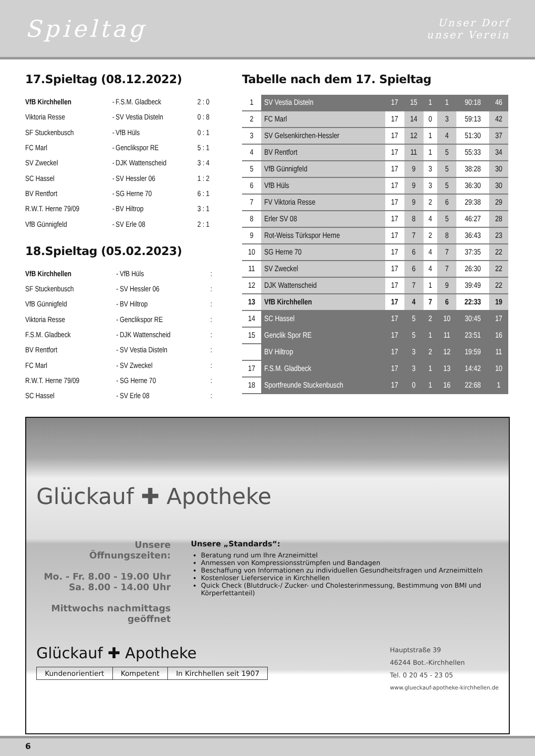Spieltag
Unser Dorf
unser Verein
17.Spieltag (08.12.2022)
| VfB Kirchhellen | - | F.S.M. Gladbeck | 2 : 0 |
| Viktoria Resse | - | SV Vestia Disteln | 0 : 8 |
| SF Stuckenbusch | - | VfB Hüls | 0 : 1 |
| FC Marl | - | Genclikspor RE | 5 : 1 |
| SV Zweckel | - | DJK Wattenscheid | 3 : 4 |
| SC Hassel | - | SV Hessler 06 | 1 : 2 |
| BV Rentfort | - | SG Herne 70 | 6 : 1 |
| R.W.T. Herne 79/09 | - | BV Hiltrop | 3 : 1 |
| VfB Günnigfeld | - | SV Erle 08 | 2 : 1 |
18.Spieltag (05.02.2023)
| VfB Kirchhellen | - | VfB Hüls | : |
| SF Stuckenbusch | - | SV Hessler 06 | : |
| VfB Günnigfeld | - | BV Hiltrop | : |
| Viktoria Resse | - | Genclikspor RE | : |
| F.S.M. Gladbeck | - | DJK Wattenscheid | : |
| BV Rentfort | - | SV Vestia Disteln | : |
| FC Marl | - | SV Zweckel | : |
| R.W.T. Herne 79/09 | - | SG Herne 70 | : |
| SC Hassel | - | SV Erle 08 | : |
Tabelle nach dem 17. Spieltag
| 1 | SV Vestia Disteln | 17 | 15 | 1 | 1 | 90:18 | 46 |
| 2 | FC Marl | 17 | 14 | 0 | 3 | 59:13 | 42 |
| 3 | SV Gelsenkirchen-Hessler | 17 | 12 | 1 | 4 | 51:30 | 37 |
| 4 | BV Rentfort | 17 | 11 | 1 | 5 | 55:33 | 34 |
| 5 | VfB Günnigfeld | 17 | 9 | 3 | 5 | 38:28 | 30 |
| 6 | VfB Hüls | 17 | 9 | 3 | 5 | 36:30 | 30 |
| 7 | FV Viktoria Resse | 17 | 9 | 2 | 6 | 29:38 | 29 |
| 8 | Erler SV 08 | 17 | 8 | 4 | 5 | 46:27 | 28 |
| 9 | Rot-Weiss Türkspor Herne | 17 | 7 | 2 | 8 | 36:43 | 23 |
| 10 | SG Herne 70 | 17 | 6 | 4 | 7 | 37:35 | 22 |
| 11 | SV Zweckel | 17 | 6 | 4 | 7 | 26:30 | 22 |
| 12 | DJK Wattenscheid | 17 | 7 | 1 | 9 | 39:49 | 22 |
| 13 | VfB Kirchhellen | 17 | 4 | 7 | 6 | 22:33 | 19 |
| 14 | SC Hassel | 17 | 5 | 2 | 10 | 30:45 | 17 |
| 15 | Genclik Spor RE | 17 | 5 | 1 | 11 | 23:51 | 16 |
| | BV Hiltrop | 17 | 3 | 2 | 12 | 19:59 | 11 |
| 17 | F.S.M. Gladbeck | 17 | 3 | 1 | 13 | 14:42 | 10 |
| 18 | Sportfreunde Stuckenbusch | 17 | 0 | 1 | 16 | 22:68 | 1 |
Glückauf ✚ Apotheke
Unsere
Öffnungszeiten:
Mo. - Fr. 8.00 - 19.00 Uhr
Sa. 8.00 - 14.00 Uhr
Mittwochs nachmittags
geöffnet
Unsere „Standards“:
Beratung rund um Ihre Arzneimittel
Anmessen von Kompressionsstrümpfen und Bandagen
Beschaffung von Informationen zu individuellen Gesundheitsfragen und Arzneimitteln
Kostenloser Lieferservice in Kirchhellen
Quick Check (Blutdruck-/ Zucker- und Cholesterinmessung, Bestimmung von BMI und Körperfettanteil)
Glückauf ✚ Apotheke
Kundenorientiert Kompetent In Kirchhellen seit 1907
Hauptstraße 39
46244 Bot.-Kirchhellen
Tel. 0 20 45 - 23 05
www.glueckauf-apotheke-kirchhellen.de
6